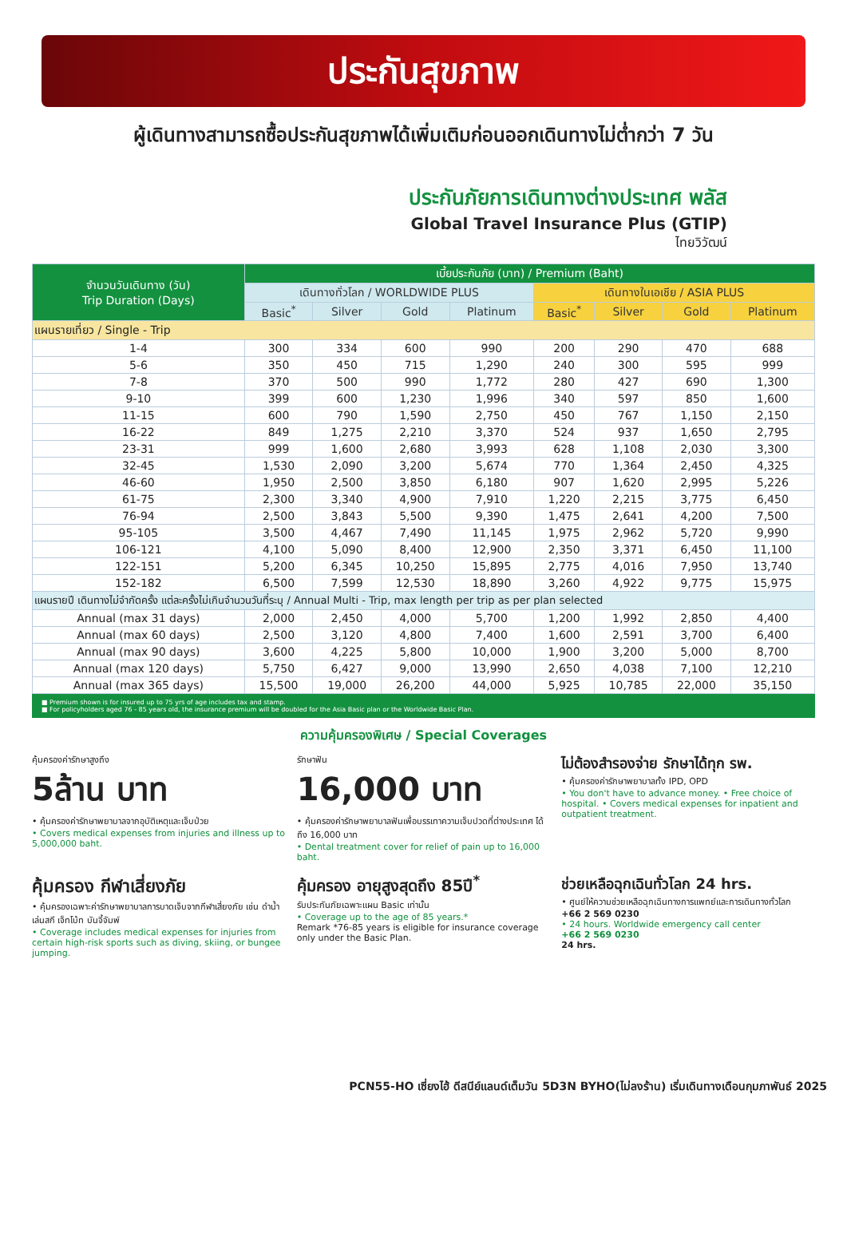ประกันสุขภาพ
ผู้เดินทางสามารถซื้อประกันสุขภาพได้เพิ่มเติมก่อนออกเดินทางไม่ต่ำกว่า 7 วัน
ประกันภัยการเดินทางต่างประเทศ พลัส
Global Travel Insurance Plus (GTIP)
ไทยวิวัฒน์
| จำนวนวันเดินทาง (วัน) Trip Duration (Days) | เบี้ยประกันภัย (บาท) / Premium (Baht) | | | | | | | |
| --- | --- | --- | --- | --- | --- | --- | --- | --- |
| | เดินทางทั่วโลก / WORLDWIDE PLUS | | | | เดินทางในเอเชีย / ASIA PLUS | | | |
| | Basic<sup>*</sup> | Silver | Gold | Platinum | Basic<sup>*</sup> | Silver | Gold | Platinum |
| แผนรายเที่ยว / Single - Trip | | | | | | | | |
| 1-4 | 300 | 334 | 600 | 990 | 200 | 290 | 470 | 688 |
| 5-6 | 350 | 450 | 715 | 1,290 | 240 | 300 | 595 | 999 |
| 7-8 | 370 | 500 | 990 | 1,772 | 280 | 427 | 690 | 1,300 |
| 9-10 | 399 | 600 | 1,230 | 1,996 | 340 | 597 | 850 | 1,600 |
| 11-15 | 600 | 790 | 1,590 | 2,750 | 450 | 767 | 1,150 | 2,150 |
| 16-22 | 849 | 1,275 | 2,210 | 3,370 | 524 | 937 | 1,650 | 2,795 |
| 23-31 | 999 | 1,600 | 2,680 | 3,993 | 628 | 1,108 | 2,030 | 3,300 |
| 32-45 | 1,530 | 2,090 | 3,200 | 5,674 | 770 | 1,364 | 2,450 | 4,325 |
| 46-60 | 1,950 | 2,500 | 3,850 | 6,180 | 907 | 1,620 | 2,995 | 5,226 |
| 61-75 | 2,300 | 3,340 | 4,900 | 7,910 | 1,220 | 2,215 | 3,775 | 6,450 |
| 76-94 | 2,500 | 3,843 | 5,500 | 9,390 | 1,475 | 2,641 | 4,200 | 7,500 |
| 95-105 | 3,500 | 4,467 | 7,490 | 11,145 | 1,975 | 2,962 | 5,720 | 9,990 |
| 106-121 | 4,100 | 5,090 | 8,400 | 12,900 | 2,350 | 3,371 | 6,450 | 11,100 |
| 122-151 | 5,200 | 6,345 | 10,250 | 15,895 | 2,775 | 4,016 | 7,950 | 13,740 |
| 152-182 | 6,500 | 7,599 | 12,530 | 18,890 | 3,260 | 4,922 | 9,775 | 15,975 |
| แผนรายปี เดินทางไม่จำกัดครั้ง แต่ละครั้งไม่เกินจำนวนวันที่ระบุ / Annual Multi - Trip, max length per trip as per plan selected | | | | | | | | |
| Annual (max 31 days) | 2,000 | 2,450 | 4,000 | 5,700 | 1,200 | 1,992 | 2,850 | 4,400 |
| Annual (max 60 days) | 2,500 | 3,120 | 4,800 | 7,400 | 1,600 | 2,591 | 3,700 | 6,400 |
| Annual (max 90 days) | 3,600 | 4,225 | 5,800 | 10,000 | 1,900 | 3,200 | 5,000 | 8,700 |
| Annual (max 120 days) | 5,750 | 6,427 | 9,000 | 13,990 | 2,650 | 4,038 | 7,100 | 12,210 |
| Annual (max 365 days) | 15,500 | 19,000 | 26,200 | 44,000 | 5,925 | 10,785 | 22,000 | 35,150 |
■ Premium shown is for insured up to 75 yrs of age includes tax and stamp.
■ For policyholders aged 76 - 85 years old, the insurance premium will be doubled for the Asia Basic plan or the Worldwide Basic Plan.
ความคุ้มครองพิเศษ / Special Coverages
คุ้มครองค่ารักษาสูงถึง
5ล้าน บาท
• คุ้มครองค่ารักษาพยาบาลจากอุบัติเหตุและเจ็บป่วย
• Covers medical expenses from injuries and illness up to 5,000,000 baht.
รักษาฟัน
16,000 บาท
• คุ้มครองค่ารักษาพยาบาลฟันเพื่อบรรเทาความเจ็บปวดที่ต่างประเทศ ได้ถึง 16,000 บาท
• Dental treatment cover for relief of pain up to 16,000 baht.
ไม่ต้องสำรองจ่าย รักษาได้ทุก รพ.
• คุ้มครองค่ารักษาพยาบาลทั้ง IPD, OPD
• You don't have to advance money. • Free choice of hospital. • Covers medical expenses for inpatient and outpatient treatment.
คุ้มครอง กีฬาเสี่ยงภัย
• คุ้มครองเฉพาะค่ารักษาพยาบาลการบาดเจ็บจากกีฬาเสี่ยงภัย เช่น ดำน้ำ เล่นสกี เจ็ทโบ้ท บันจี้จัมพ์
• Coverage includes medical expenses for injuries from certain high-risk sports such as diving, skiing, or bungee jumping.
คุ้มครอง อายุสูงสุดถึง 85ปี<sup>*</sup>
รับประกันภัยเฉพาะแผน Basic เท่านั้น
• Coverage up to the age of 85 years.*
Remark *76-85 years is eligible for insurance coverage only under the Basic Plan.
ช่วยเหลือฉุกเฉินทั่วโลก 24 hrs.
• ศูนย์ให้ความช่วยเหลือฉุกเฉินทางการแพทย์และการเดินทางทั่วโลก
+66 2 569 0230
• 24 hours. Worldwide emergency call center
+66 2 569 0230
24 hrs.
PCN55-HO เซี่ยงไฮ้ ดีสนีย์แลนด์เต็มวัน 5D3N BYHO(ไม่ลงร้าน) เริ่มเดินทางเดือนกุมภาพันธ์ 2025